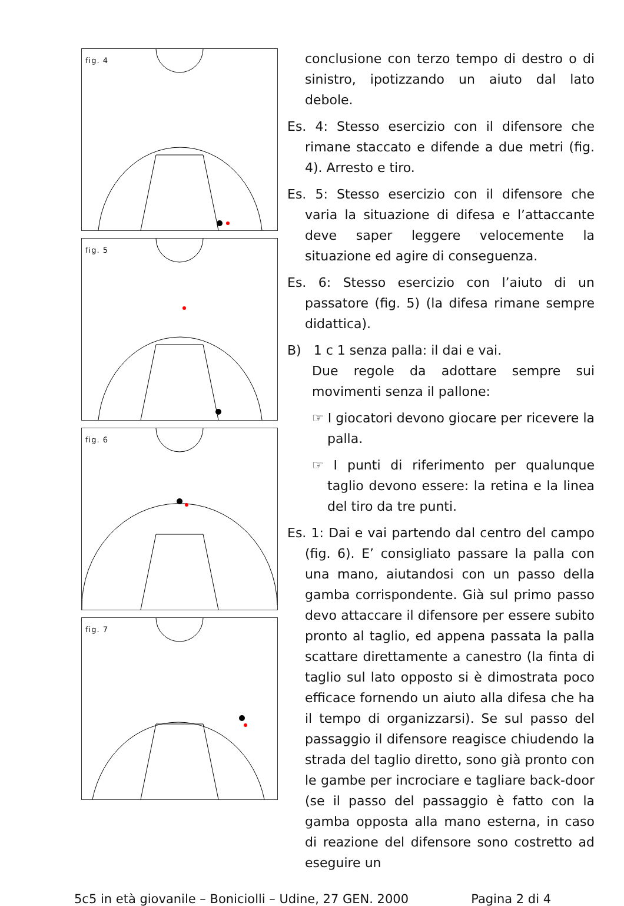fig. 4
fig. 5
fig. 6
fig. 7
conclusione con terzo tempo di destro o di sinistro, ipotizzando un aiuto dal lato debole.
Es. 4: Stesso esercizio con il difensore che rimane staccato e difende a due metri (fig. 4). Arresto e tiro.
Es. 5: Stesso esercizio con il difensore che varia la situazione di difesa e l’attaccante deve saper leggere velocemente la situazione ed agire di conseguenza.
Es. 6: Stesso esercizio con l’aiuto di un passatore (fig. 5) (la difesa rimane sempre didattica).
B) 1 c 1 senza palla: il dai e vai.
Due regole da adottare sempre sui movimenti senza il pallone:
☞ I giocatori devono giocare per ricevere la palla.
☞ I punti di riferimento per qualunque taglio devono essere: la retina e la linea del tiro da tre punti.
Es. 1: Dai e vai partendo dal centro del campo (fig. 6). E’ consigliato passare la palla con una mano, aiutandosi con un passo della gamba corrispondente. Già sul primo passo devo attaccare il difensore per essere subito pronto al taglio, ed appena passata la palla scattare direttamente a canestro (la finta di taglio sul lato opposto si è dimostrata poco efficace fornendo un aiuto alla difesa che ha il tempo di organizzarsi). Se sul passo del passaggio il difensore reagisce chiudendo la strada del taglio diretto, sono già pronto con le gambe per incrociare e tagliare back-door (se il passo del passaggio è fatto con la gamba opposta alla mano esterna, in caso di reazione del difensore sono costretto ad eseguire un
5c5 in età giovanile – Boniciolli – Udine, 27 GEN. 2000 Pagina 2 di 4